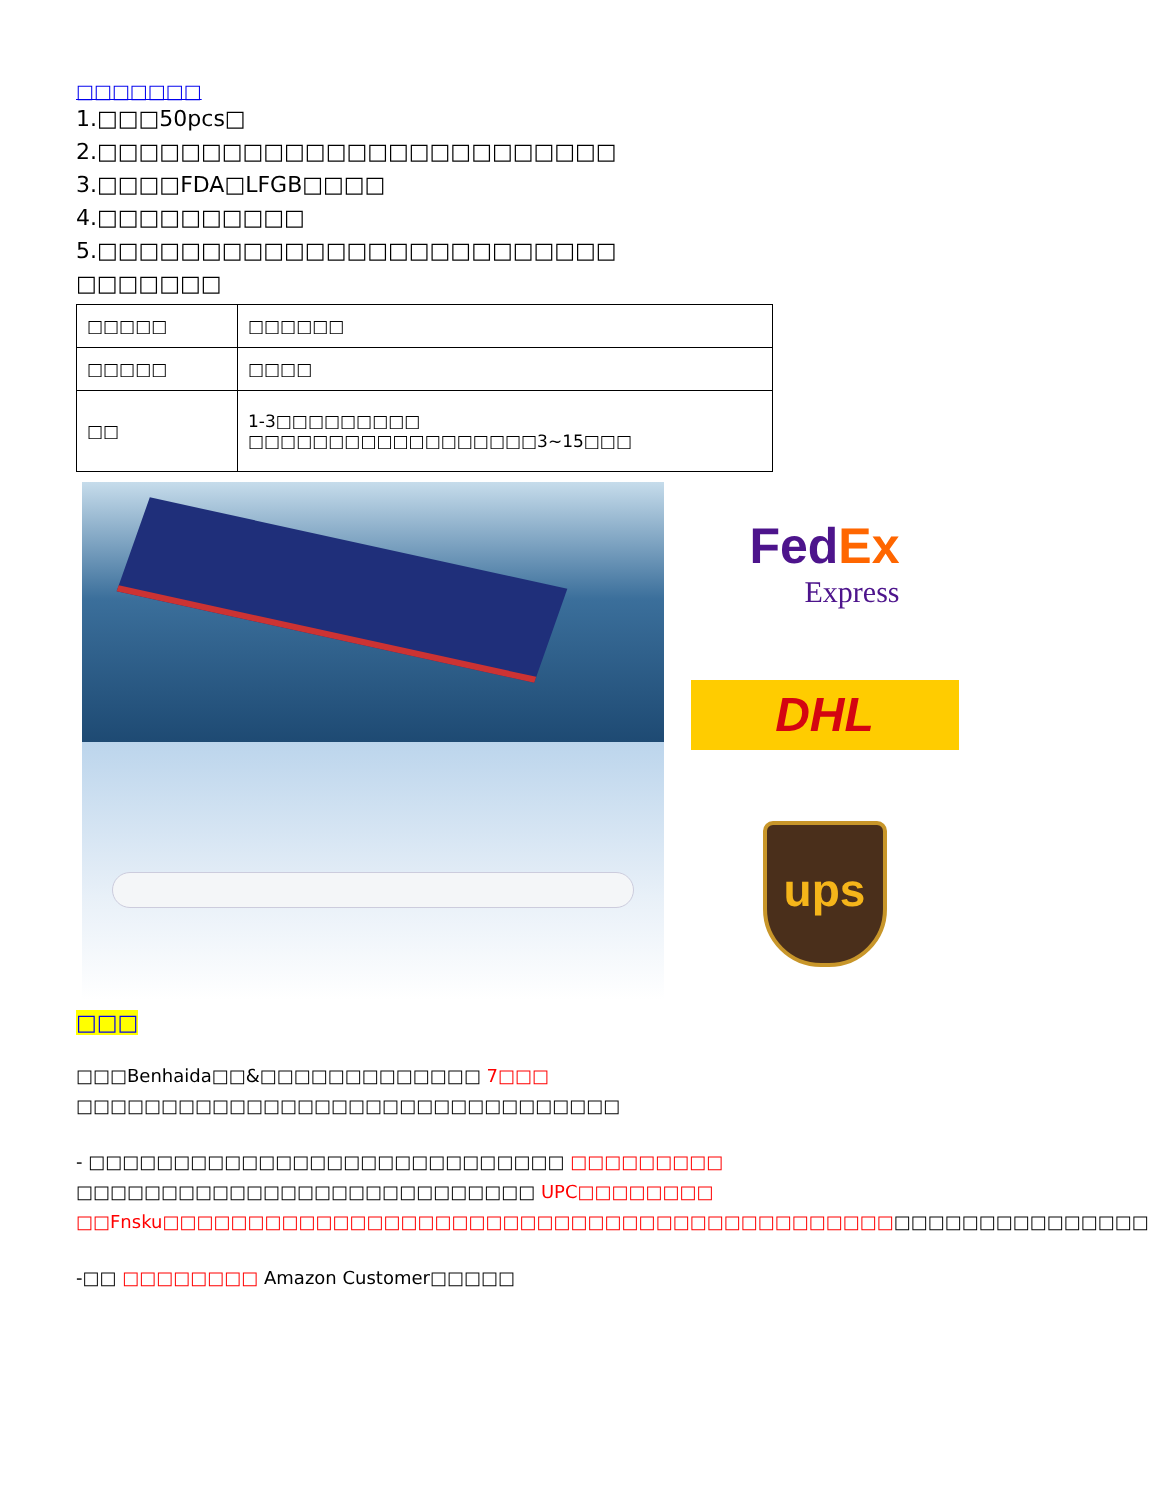□□□□□□□
1.□□□50pcs□
2.□□□□□□□□□□□□□□□□□□□□□□□□□
3.□□□□FDA□LFGB□□□□
4.□□□□□□□□□□
5.□□□□□□□□□□□□□□□□□□□□□□□□□
□□□□□□□
| □□□□□ | □□□□□□ |
| □□□□□ | □□□□ |
| □□ | 1-3□□□□□□□□□ □□□□□□□□□□□□□□□□□□3~15□□□ |
FedEx
Express
DHL
ups
□□□
□□□Benhaida□□&□□□□□□□□□□□□□ 7□□□ □□□□□□□□□□□□□□□□□□□□□□□□□□□□□□□□
- □□□□□□□□□□□□□□□□□□□□□□□□□□□□ □□□□□□□□□ □□□□□□□□□□□□□□□□□□□□□□□□□□□ UPC□□□□□□□□ □□Fnsku□□□□□□□□□□□□□□□□□□□□□□□□□□□□□□□□□□□□□□□□□□□□□□□□□□□□□□□□□□
-□□ □□□□□□□□ Amazon Customer□□□□□